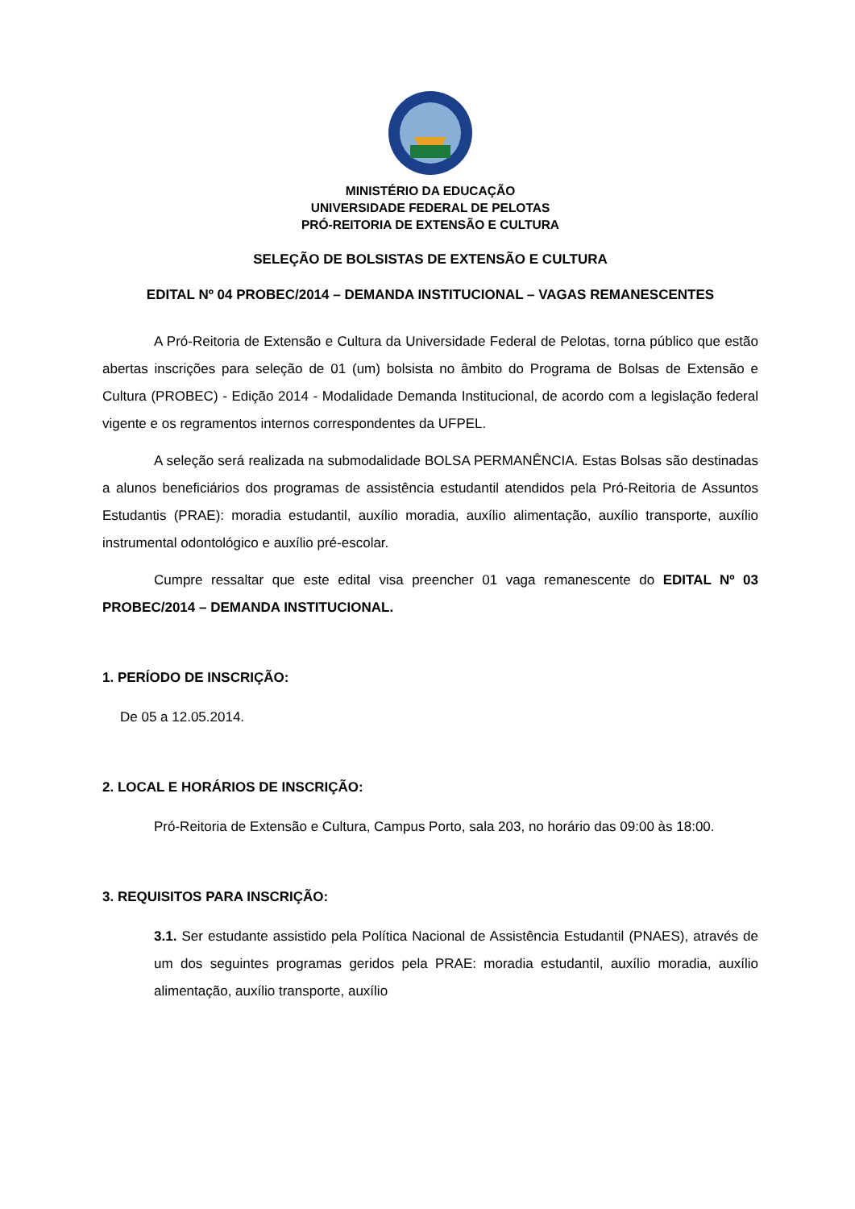MINISTÉRIO DA EDUCAÇÃO
UNIVERSIDADE FEDERAL DE PELOTAS
PRÓ-REITORIA DE EXTENSÃO E CULTURA
SELEÇÃO DE BOLSISTAS DE EXTENSÃO E CULTURA
EDITAL Nº 04 PROBEC/2014 – DEMANDA INSTITUCIONAL – VAGAS REMANESCENTES
A Pró-Reitoria de Extensão e Cultura da Universidade Federal de Pelotas, torna público que estão abertas inscrições para seleção de 01 (um) bolsista no âmbito do Programa de Bolsas de Extensão e Cultura (PROBEC) - Edição 2014 - Modalidade Demanda Institucional, de acordo com a legislação federal vigente e os regramentos internos correspondentes da UFPEL.
A seleção será realizada na submodalidade BOLSA PERMANÊNCIA. Estas Bolsas são destinadas a alunos beneficiários dos programas de assistência estudantil atendidos pela Pró-Reitoria de Assuntos Estudantis (PRAE): moradia estudantil, auxílio moradia, auxílio alimentação, auxílio transporte, auxílio instrumental odontológico e auxílio pré-escolar.
Cumpre ressaltar que este edital visa preencher 01 vaga remanescente do EDITAL Nº 03 PROBEC/2014 – DEMANDA INSTITUCIONAL.
1. PERÍODO DE INSCRIÇÃO:
De 05 a 12.05.2014.
2. LOCAL E HORÁRIOS DE INSCRIÇÃO:
Pró-Reitoria de Extensão e Cultura, Campus Porto, sala 203, no horário das 09:00 às 18:00.
3. REQUISITOS PARA INSCRIÇÃO:
3.1. Ser estudante assistido pela Política Nacional de Assistência Estudantil (PNAES), através de um dos seguintes programas geridos pela PRAE: moradia estudantil, auxílio moradia, auxílio alimentação, auxílio transporte, auxílio